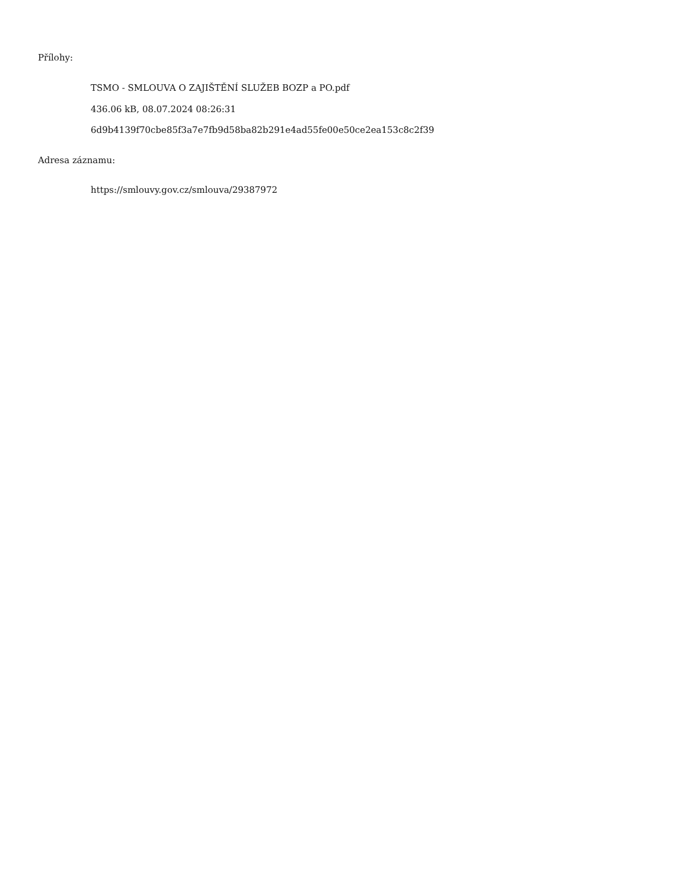Přílohy:
TSMO - SMLOUVA O ZAJIŠTĚNÍ SLUŽEB BOZP a PO.pdf
436.06 kB, 08.07.2024 08:26:31
6d9b4139f70cbe85f3a7e7fb9d58ba82b291e4ad55fe00e50ce2ea153c8c2f39
Adresa záznamu:
https://smlouvy.gov.cz/smlouva/29387972